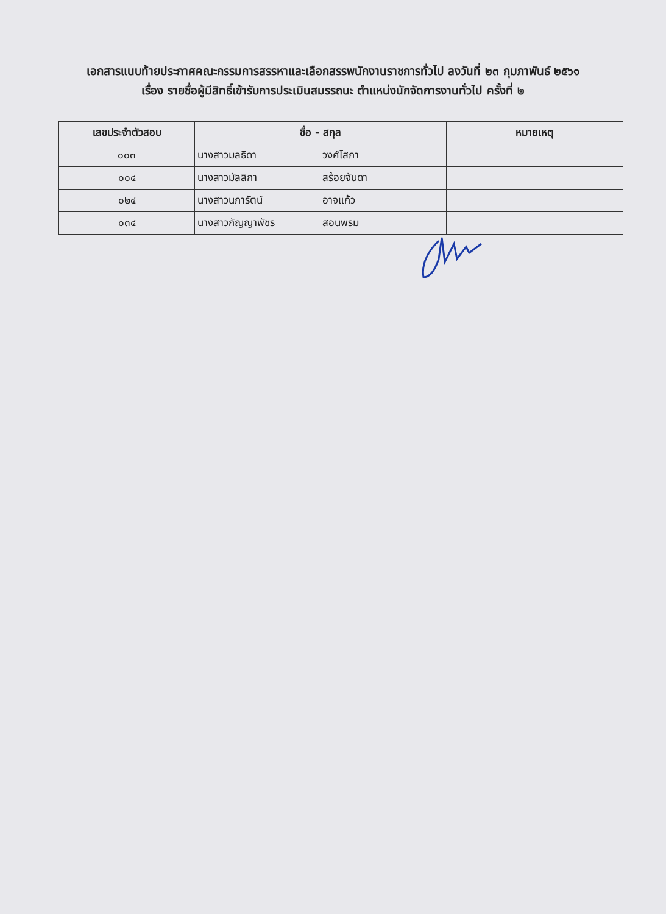เอกสารแนบท้ายประกาศคณะกรรมการสรรหาและเลือกสรรพนักงานราชการทั่วไป ลงวันที่ ๒๓ กุมภาพันธ์ ๒๕๖๑
เรื่อง รายชื่อผู้มีสิทธิ์เข้ารับการประเมินสมรรถนะ ตำแหน่งนักจัดการงานทั่วไป ครั้งที่ ๒
| เลขประจำตัวสอบ | ชื่อ - สกุล | หมายเหตุ |
| --- | --- | --- |
| ๐๐๓ | นางสาวมลธิดา วงศ์โสภา | |
| ๐๐๔ | นางสาวมัลลิกา สร้อยจันดา | |
| ๐๒๔ | นางสาวนภารัตน์ อาจแก้ว | |
| ๐๓๔ | นางสาวกัญญาพัชร สอนพรม | |